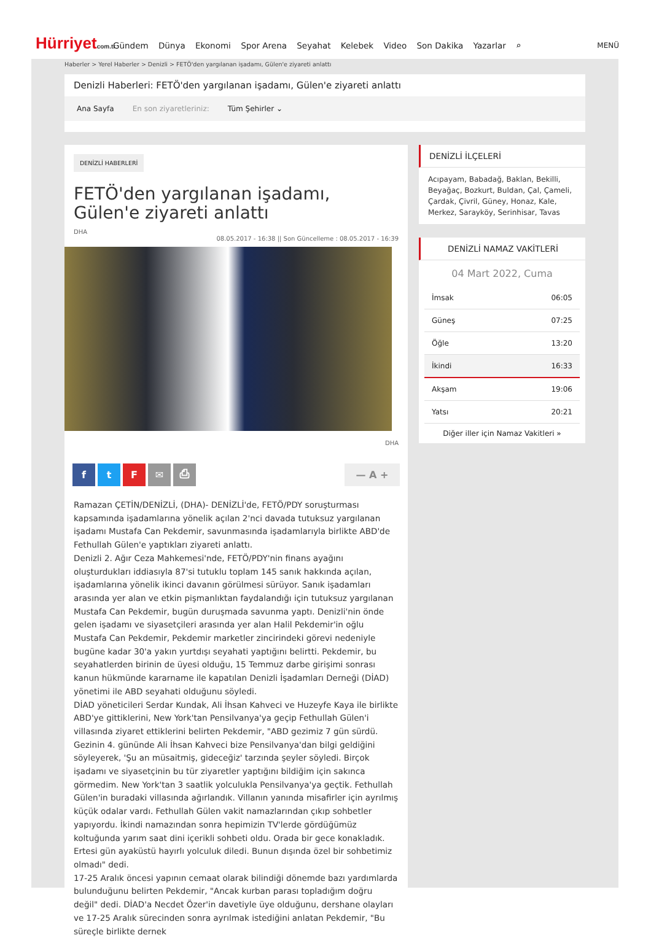Hürriyetcom.tr
Gündem Dünya Ekonomi Spor Arena Seyahat Kelebek Video Son Dakika Yazarlar ⌕
MENÜ
Haberler > Yerel Haberler > Denizli > FETÖ'den yargılanan işadamı, Gülen'e ziyareti anlattı
Denizli Haberleri: FETÖ'den yargılanan işadamı, Gülen'e ziyareti anlattı
Ana Sayfa En son ziyaretleriniz: Tüm Şehirler ⌄
DENİZLİ HABERLERİ
FETÖ'den yargılanan işadamı, Gülen'e ziyareti anlattı
DHA
08.05.2017 - 16:38 || Son Güncelleme : 08.05.2017 - 16:39
DHA
f t F ✉ ⎙ — A +
Ramazan ÇETİN/DENİZLİ, (DHA)- DENİZLİ'de, FETÖ/PDY soruşturması kapsamında işadamlarına yönelik açılan 2'nci davada tutuksuz yargılanan işadamı Mustafa Can Pekdemir, savunmasında işadamlarıyla birlikte ABD'de Fethullah Gülen'e yaptıkları ziyareti anlattı.
Denizli 2. Ağır Ceza Mahkemesi'nde, FETÖ/PDY'nin finans ayağını oluşturdukları iddiasıyla 87'si tutuklu toplam 145 sanık hakkında açılan, işadamlarına yönelik ikinci davanın görülmesi sürüyor. Sanık işadamları arasında yer alan ve etkin pişmanlıktan faydalandığı için tutuksuz yargılanan Mustafa Can Pekdemir, bugün duruşmada savunma yaptı. Denizli'nin önde gelen işadamı ve siyasetçileri arasında yer alan Halil Pekdemir'in oğlu Mustafa Can Pekdemir, Pekdemir marketler zincirindeki görevi nedeniyle bugüne kadar 30'a yakın yurtdışı seyahati yaptığını belirtti. Pekdemir, bu seyahatlerden birinin de üyesi olduğu, 15 Temmuz darbe girişimi sonrası kanun hükmünde kararname ile kapatılan Denizli İşadamları Derneği (DİAD) yönetimi ile ABD seyahati olduğunu söyledi.
DİAD yöneticileri Serdar Kundak, Ali İhsan Kahveci ve Huzeyfe Kaya ile birlikte ABD'ye gittiklerini, New York'tan Pensilvanya'ya geçip Fethullah Gülen'i villasında ziyaret ettiklerini belirten Pekdemir, "ABD gezimiz 7 gün sürdü. Gezinin 4. gününde Ali İhsan Kahveci bize Pensilvanya'dan bilgi geldiğini söyleyerek, 'Şu an müsaitmiş, gideceğiz' tarzında şeyler söyledi. Birçok işadamı ve siyasetçinin bu tür ziyaretler yaptığını bildiğim için sakınca görmedim. New York'tan 3 saatlik yolculukla Pensilvanya'ya geçtik. Fethullah Gülen'in buradaki villasında ağırlandık. Villanın yanında misafirler için ayrılmış küçük odalar vardı. Fethullah Gülen vakit namazlarından çıkıp sohbetler yapıyordu. İkindi namazından sonra hepimizin TV'lerde gördüğümüz koltuğunda yarım saat dini içerikli sohbeti oldu. Orada bir gece konakladık. Ertesi gün ayaküstü hayırlı yolculuk diledi. Bunun dışında özel bir sohbetimiz olmadı" dedi.
17-25 Aralık öncesi yapının cemaat olarak bilindiği dönemde bazı yardımlarda bulunduğunu belirten Pekdemir, "Ancak kurban parası topladığım doğru değil" dedi. DİAD'a Necdet Özer'in davetiyle üye olduğunu, dershane olayları ve 17-25 Aralık sürecinden sonra ayrılmak istediğini anlatan Pekdemir, "Bu süreçle birlikte dernek
DENİZLİ İLÇELERİ
Acıpayam, Babadağ, Baklan, Bekilli, Beyağaç, Bozkurt, Buldan, Çal, Çameli, Çardak, Çivril, Güney, Honaz, Kale, Merkez, Sarayköy, Serinhisar, Tavas
DENİZLİ NAMAZ VAKİTLERİ
04 Mart 2022, Cuma
| İmsak | 06:05 |
| Güneş | 07:25 |
| Öğle | 13:20 |
| İkindi | 16:33 |
| Akşam | 19:06 |
| Yatsı | 20:21 |
Diğer iller için Namaz Vakitleri »